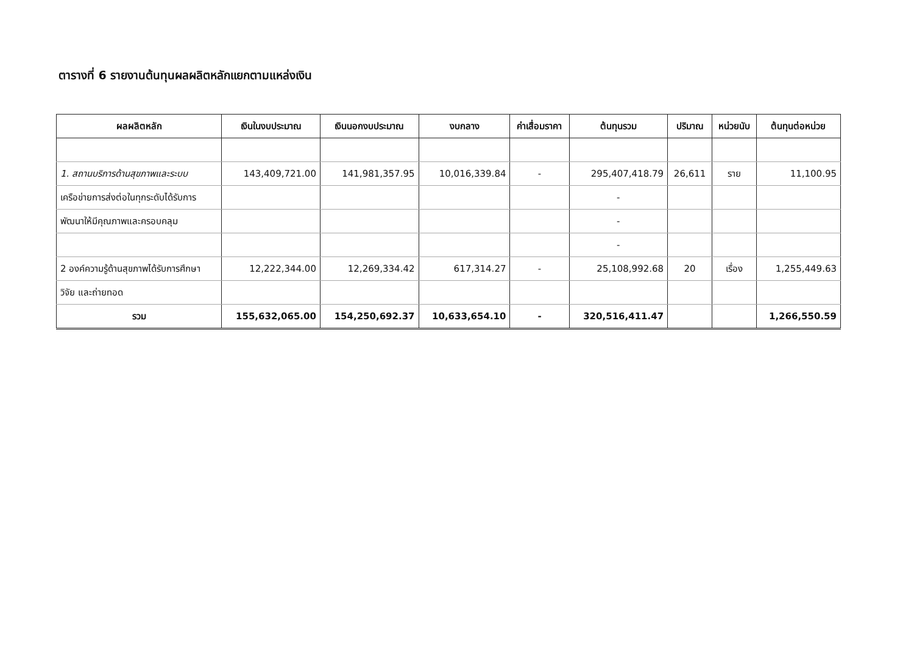ตารางที่ 6 รายงานต้นทุนผลผลิตหลักแยกตามแหล่งเงิน
| ผลผลิตหลัก | เงินในงบประมาณ | เงินนอกงบประมาณ | งบกลาง | ค่าเสื่อมราคา | ต้นทุนรวม | ปริมาณ | หน่วยนับ | ต้นทุนต่อหน่วย |
| --- | --- | --- | --- | --- | --- | --- | --- | --- |
| 1. สถานบริการด้านสุขภาพและระบบ | 143,409,721.00 | 141,981,357.95 | 10,016,339.84 | - | 295,407,418.79 | 26,611 | ราย | 11,100.95 |
| เครือข่ายการส่งต่อในทุกระดับได้รับการ | | | | | - | | | |
| พัฒนาให้มีคุณภาพและครอบคลุม | | | | | - | | | |
| | | | | | - | | | |
| 2 องค์ความรู้ด้านสุขภาพได้รับการศึกษา | 12,222,344.00 | 12,269,334.42 | 617,314.27 | - | 25,108,992.68 | 20 | เรื่อง | 1,255,449.63 |
| วิจัย และถ่ายทอด | | | | | | | | |
| รวม | 155,632,065.00 | 154,250,692.37 | 10,633,654.10 | - | 320,516,411.47 | | | 1,266,550.59 |